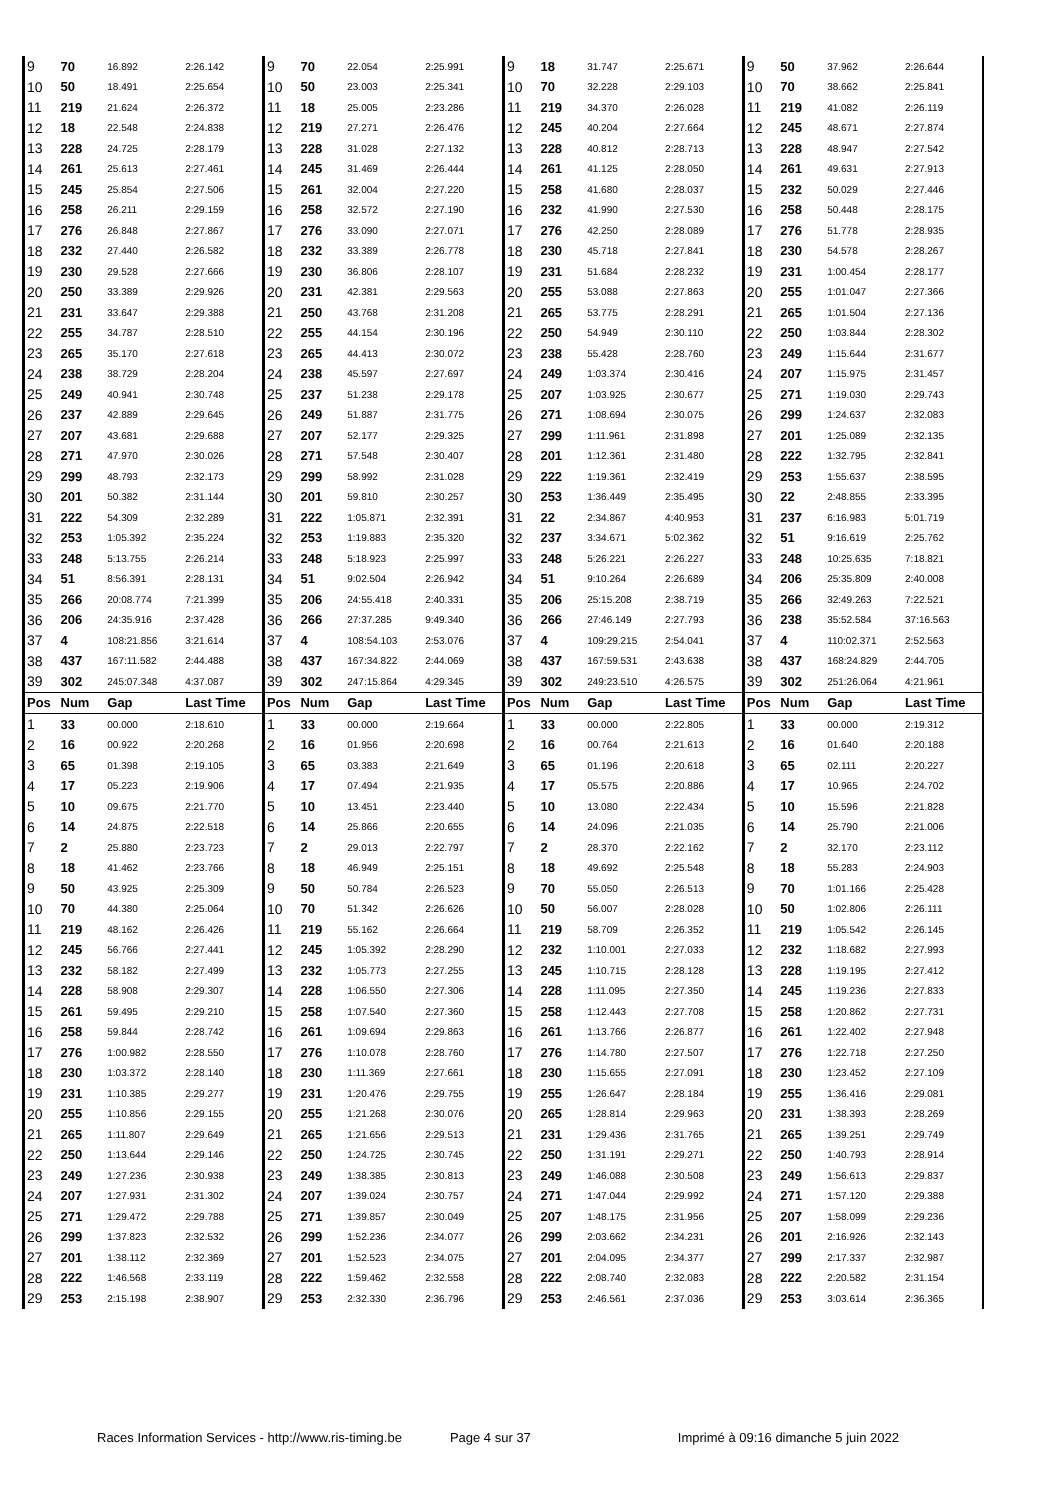| 9 | 70 | 16.892 | 2:26.142 | 9 | 70 | 22.054 | 2:25.991 | 9 | 18 | 31.747 | 2:25.671 | 9 | 50 | 37.962 | 2:26.644 |
| 10 | 50 | 18.491 | 2:25.654 | 10 | 50 | 23.003 | 2:25.341 | 10 | 70 | 32.228 | 2:29.103 | 10 | 70 | 38.662 | 2:25.841 |
| 11 | 219 | 21.624 | 2:26.372 | 11 | 18 | 25.005 | 2:23.286 | 11 | 219 | 34.370 | 2:26.028 | 11 | 219 | 41.082 | 2:26.119 |
| 12 | 18 | 22.548 | 2:24.838 | 12 | 219 | 27.271 | 2:26.476 | 12 | 245 | 40.204 | 2:27.664 | 12 | 245 | 48.671 | 2:27.874 |
| 13 | 228 | 24.725 | 2:28.179 | 13 | 228 | 31.028 | 2:27.132 | 13 | 228 | 40.812 | 2:28.713 | 13 | 228 | 48.947 | 2:27.542 |
| 14 | 261 | 25.613 | 2:27.461 | 14 | 245 | 31.469 | 2:26.444 | 14 | 261 | 41.125 | 2:28.050 | 14 | 261 | 49.631 | 2:27.913 |
| 15 | 245 | 25.854 | 2:27.506 | 15 | 261 | 32.004 | 2:27.220 | 15 | 258 | 41.680 | 2:28.037 | 15 | 232 | 50.029 | 2:27.446 |
| 16 | 258 | 26.211 | 2:29.159 | 16 | 258 | 32.572 | 2:27.190 | 16 | 232 | 41.990 | 2:27.530 | 16 | 258 | 50.448 | 2:28.175 |
| 17 | 276 | 26.848 | 2:27.867 | 17 | 276 | 33.090 | 2:27.071 | 17 | 276 | 42.250 | 2:28.089 | 17 | 276 | 51.778 | 2:28.935 |
| 18 | 232 | 27.440 | 2:26.582 | 18 | 232 | 33.389 | 2:26.778 | 18 | 230 | 45.718 | 2:27.841 | 18 | 230 | 54.578 | 2:28.267 |
| 19 | 230 | 29.528 | 2:27.666 | 19 | 230 | 36.806 | 2:28.107 | 19 | 231 | 51.684 | 2:28.232 | 19 | 231 | 1:00.454 | 2:28.177 |
| 20 | 250 | 33.389 | 2:29.926 | 20 | 231 | 42.381 | 2:29.563 | 20 | 255 | 53.088 | 2:27.863 | 20 | 255 | 1:01.047 | 2:27.366 |
| 21 | 231 | 33.647 | 2:29.388 | 21 | 250 | 43.768 | 2:31.208 | 21 | 265 | 53.775 | 2:28.291 | 21 | 265 | 1:01.504 | 2:27.136 |
| 22 | 255 | 34.787 | 2:28.510 | 22 | 255 | 44.154 | 2:30.196 | 22 | 250 | 54.949 | 2:30.110 | 22 | 250 | 1:03.844 | 2:28.302 |
| 23 | 265 | 35.170 | 2:27.618 | 23 | 265 | 44.413 | 2:30.072 | 23 | 238 | 55.428 | 2:28.760 | 23 | 249 | 1:15.644 | 2:31.677 |
| 24 | 238 | 38.729 | 2:28.204 | 24 | 238 | 45.597 | 2:27.697 | 24 | 249 | 1:03.374 | 2:30.416 | 24 | 207 | 1:15.975 | 2:31.457 |
| 25 | 249 | 40.941 | 2:30.748 | 25 | 237 | 51.238 | 2:29.178 | 25 | 207 | 1:03.925 | 2:30.677 | 25 | 271 | 1:19.030 | 2:29.743 |
| 26 | 237 | 42.889 | 2:29.645 | 26 | 249 | 51.887 | 2:31.775 | 26 | 271 | 1:08.694 | 2:30.075 | 26 | 299 | 1:24.637 | 2:32.083 |
| 27 | 207 | 43.681 | 2:29.688 | 27 | 207 | 52.177 | 2:29.325 | 27 | 299 | 1:11.961 | 2:31.898 | 27 | 201 | 1:25.089 | 2:32.135 |
| 28 | 271 | 47.970 | 2:30.026 | 28 | 271 | 57.548 | 2:30.407 | 28 | 201 | 1:12.361 | 2:31.480 | 28 | 222 | 1:32.795 | 2:32.841 |
| 29 | 299 | 48.793 | 2:32.173 | 29 | 299 | 58.992 | 2:31.028 | 29 | 222 | 1:19.361 | 2:32.419 | 29 | 253 | 1:55.637 | 2:38.595 |
| 30 | 201 | 50.382 | 2:31.144 | 30 | 201 | 59.810 | 2:30.257 | 30 | 253 | 1:36.449 | 2:35.495 | 30 | 22 | 2:48.855 | 2:33.395 |
| 31 | 222 | 54.309 | 2:32.289 | 31 | 222 | 1:05.871 | 2:32.391 | 31 | 22 | 2:34.867 | 4:40.953 | 31 | 237 | 6:16.983 | 5:01.719 |
| 32 | 253 | 1:05.392 | 2:35.224 | 32 | 253 | 1:19.883 | 2:35.320 | 32 | 237 | 3:34.671 | 5:02.362 | 32 | 51 | 9:16.619 | 2:25.762 |
| 33 | 248 | 5:13.755 | 2:26.214 | 33 | 248 | 5:18.923 | 2:25.997 | 33 | 248 | 5:26.221 | 2:26.227 | 33 | 248 | 10:25.635 | 7:18.821 |
| 34 | 51 | 8:56.391 | 2:28.131 | 34 | 51 | 9:02.504 | 2:26.942 | 34 | 51 | 9:10.264 | 2:26.689 | 34 | 206 | 25:35.809 | 2:40.008 |
| 35 | 266 | 20:08.774 | 7:21.399 | 35 | 206 | 24:55.418 | 2:40.331 | 35 | 206 | 25:15.208 | 2:38.719 | 35 | 266 | 32:49.263 | 7:22.521 |
| 36 | 206 | 24:35.916 | 2:37.428 | 36 | 266 | 27:37.285 | 9:49.340 | 36 | 266 | 27:46.149 | 2:27.793 | 36 | 238 | 35:52.584 | 37:16.563 |
| 37 | 4 | 108:21.856 | 3:21.614 | 37 | 4 | 108:54.103 | 2:53.076 | 37 | 4 | 109:29.215 | 2:54.041 | 37 | 4 | 110:02.371 | 2:52.563 |
| 38 | 437 | 167:11.582 | 2:44.488 | 38 | 437 | 167:34.822 | 2:44.069 | 38 | 437 | 167:59.531 | 2:43.638 | 38 | 437 | 168:24.829 | 2:44.705 |
| 39 | 302 | 245:07.348 | 4:37.087 | 39 | 302 | 247:15.864 | 4:29.345 | 39 | 302 | 249:23.510 | 4:26.575 | 39 | 302 | 251:26.064 | 4:21.961 |
| Pos | Num | Gap | Last Time | Pos | Num | Gap | Last Time | Pos | Num | Gap | Last Time | Pos | Num | Gap | Last Time |
| 1 | 33 | 00.000 | 2:18.610 | 1 | 33 | 00.000 | 2:19.664 | 1 | 33 | 00.000 | 2:22.805 | 1 | 33 | 00.000 | 2:19.312 |
| 2 | 16 | 00.922 | 2:20.268 | 2 | 16 | 01.956 | 2:20.698 | 2 | 16 | 00.764 | 2:21.613 | 2 | 16 | 01.640 | 2:20.188 |
| 3 | 65 | 01.398 | 2:19.105 | 3 | 65 | 03.383 | 2:21.649 | 3 | 65 | 01.196 | 2:20.618 | 3 | 65 | 02.111 | 2:20.227 |
| 4 | 17 | 05.223 | 2:19.906 | 4 | 17 | 07.494 | 2:21.935 | 4 | 17 | 05.575 | 2:20.886 | 4 | 17 | 10.965 | 2:24.702 |
| 5 | 10 | 09.675 | 2:21.770 | 5 | 10 | 13.451 | 2:23.440 | 5 | 10 | 13.080 | 2:22.434 | 5 | 10 | 15.596 | 2:21.828 |
| 6 | 14 | 24.875 | 2:22.518 | 6 | 14 | 25.866 | 2:20.655 | 6 | 14 | 24.096 | 2:21.035 | 6 | 14 | 25.790 | 2:21.006 |
| 7 | 2 | 25.880 | 2:23.723 | 7 | 2 | 29.013 | 2:22.797 | 7 | 2 | 28.370 | 2:22.162 | 7 | 2 | 32.170 | 2:23.112 |
| 8 | 18 | 41.462 | 2:23.766 | 8 | 18 | 46.949 | 2:25.151 | 8 | 18 | 49.692 | 2:25.548 | 8 | 18 | 55.283 | 2:24.903 |
| 9 | 50 | 43.925 | 2:25.309 | 9 | 50 | 50.784 | 2:26.523 | 9 | 70 | 55.050 | 2:26.513 | 9 | 70 | 1:01.166 | 2:25.428 |
| 10 | 70 | 44.380 | 2:25.064 | 10 | 70 | 51.342 | 2:26.626 | 10 | 50 | 56.007 | 2:28.028 | 10 | 50 | 1:02.806 | 2:26.111 |
| 11 | 219 | 48.162 | 2:26.426 | 11 | 219 | 55.162 | 2:26.664 | 11 | 219 | 58.709 | 2:26.352 | 11 | 219 | 1:05.542 | 2:26.145 |
| 12 | 245 | 56.766 | 2:27.441 | 12 | 245 | 1:05.392 | 2:28.290 | 12 | 232 | 1:10.001 | 2:27.033 | 12 | 232 | 1:18.682 | 2:27.993 |
| 13 | 232 | 58.182 | 2:27.499 | 13 | 232 | 1:05.773 | 2:27.255 | 13 | 245 | 1:10.715 | 2:28.128 | 13 | 228 | 1:19.195 | 2:27.412 |
| 14 | 228 | 58.908 | 2:29.307 | 14 | 228 | 1:06.550 | 2:27.306 | 14 | 228 | 1:11.095 | 2:27.350 | 14 | 245 | 1:19.236 | 2:27.833 |
| 15 | 261 | 59.495 | 2:29.210 | 15 | 258 | 1:07.540 | 2:27.360 | 15 | 258 | 1:12.443 | 2:27.708 | 15 | 258 | 1:20.862 | 2:27.731 |
| 16 | 258 | 59.844 | 2:28.742 | 16 | 261 | 1:09.694 | 2:29.863 | 16 | 261 | 1:13.766 | 2:26.877 | 16 | 261 | 1:22.402 | 2:27.948 |
| 17 | 276 | 1:00.982 | 2:28.550 | 17 | 276 | 1:10.078 | 2:28.760 | 17 | 276 | 1:14.780 | 2:27.507 | 17 | 276 | 1:22.718 | 2:27.250 |
| 18 | 230 | 1:03.372 | 2:28.140 | 18 | 230 | 1:11.369 | 2:27.661 | 18 | 230 | 1:15.655 | 2:27.091 | 18 | 230 | 1:23.452 | 2:27.109 |
| 19 | 231 | 1:10.385 | 2:29.277 | 19 | 231 | 1:20.476 | 2:29.755 | 19 | 255 | 1:26.647 | 2:28.184 | 19 | 255 | 1:36.416 | 2:29.081 |
| 20 | 255 | 1:10.856 | 2:29.155 | 20 | 255 | 1:21.268 | 2:30.076 | 20 | 265 | 1:28.814 | 2:29.963 | 20 | 231 | 1:38.393 | 2:28.269 |
| 21 | 265 | 1:11.807 | 2:29.649 | 21 | 265 | 1:21.656 | 2:29.513 | 21 | 231 | 1:29.436 | 2:31.765 | 21 | 265 | 1:39.251 | 2:29.749 |
| 22 | 250 | 1:13.644 | 2:29.146 | 22 | 250 | 1:24.725 | 2:30.745 | 22 | 250 | 1:31.191 | 2:29.271 | 22 | 250 | 1:40.793 | 2:28.914 |
| 23 | 249 | 1:27.236 | 2:30.938 | 23 | 249 | 1:38.385 | 2:30.813 | 23 | 249 | 1:46.088 | 2:30.508 | 23 | 249 | 1:56.613 | 2:29.837 |
| 24 | 207 | 1:27.931 | 2:31.302 | 24 | 207 | 1:39.024 | 2:30.757 | 24 | 271 | 1:47.044 | 2:29.992 | 24 | 271 | 1:57.120 | 2:29.388 |
| 25 | 271 | 1:29.472 | 2:29.788 | 25 | 271 | 1:39.857 | 2:30.049 | 25 | 207 | 1:48.175 | 2:31.956 | 25 | 207 | 1:58.099 | 2:29.236 |
| 26 | 299 | 1:37.823 | 2:32.532 | 26 | 299 | 1:52.236 | 2:34.077 | 26 | 299 | 2:03.662 | 2:34.231 | 26 | 201 | 2:16.926 | 2:32.143 |
| 27 | 201 | 1:38.112 | 2:32.369 | 27 | 201 | 1:52.523 | 2:34.075 | 27 | 201 | 2:04.095 | 2:34.377 | 27 | 299 | 2:17.337 | 2:32.987 |
| 28 | 222 | 1:46.568 | 2:33.119 | 28 | 222 | 1:59.462 | 2:32.558 | 28 | 222 | 2:08.740 | 2:32.083 | 28 | 222 | 2:20.582 | 2:31.154 |
| 29 | 253 | 2:15.198 | 2:38.907 | 29 | 253 | 2:32.330 | 2:36.796 | 29 | 253 | 2:46.561 | 2:37.036 | 29 | 253 | 3:03.614 | 2:36.365 |
Races Information Services - http://www.ris-timing.be Page 4 sur 37 Imprimé à 09:16 dimanche 5 juin 2022